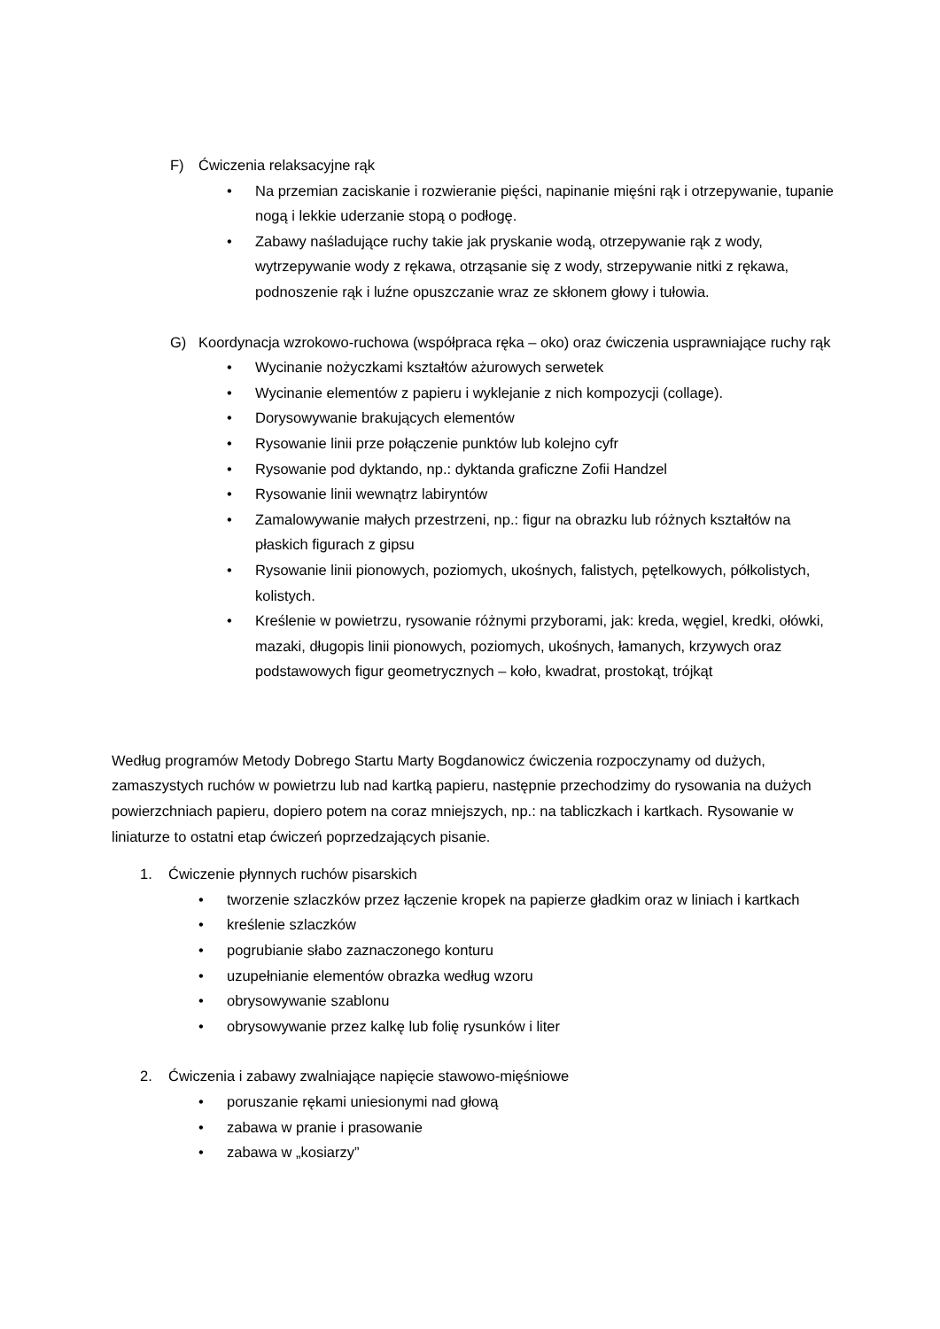F) Ćwiczenia relaksacyjne rąk
• Na przemian zaciskanie i rozwieranie pięści, napinanie mięśni rąk i otrzepywanie, tupanie nogą i lekkie uderzanie stopą o podłogę.
• Zabawy naśladujące ruchy takie jak pryskanie wodą, otrzepywanie rąk z wody, wytrzepywanie wody z rękawa, otrząsanie się z wody, strzepywanie nitki z rękawa, podnoszenie rąk i luźne opuszczanie wraz ze skłonem głowy i tułowia.
G) Koordynacja wzrokowo-ruchowa (współpraca ręka – oko) oraz ćwiczenia usprawniające ruchy rąk
• Wycinanie nożyczkami kształtów ażurowych serwetek
• Wycinanie elementów z papieru i wyklejanie z nich kompozycji (collage).
• Dorysowywanie brakujących elementów
• Rysowanie linii prze połączenie punktów lub kolejno cyfr
• Rysowanie pod dyktando, np.: dyktanda graficzne Zofii Handzel
• Rysowanie linii wewnątrz labiryntów
• Zamalowywanie małych przestrzeni, np.: figur na obrazku lub różnych kształtów na płaskich figurach z gipsu
• Rysowanie linii pionowych, poziomych, ukośnych, falistych, pętelkowych, półkolistych, kolistych.
• Kreślenie w powietrzu, rysowanie różnymi przyborami, jak: kreda, węgiel, kredki, ołówki, mazaki, długopis linii pionowych, poziomych, ukośnych, łamanych, krzywych oraz podstawowych figur geometrycznych – koło, kwadrat, prostokąt, trójkąt
Według programów Metody Dobrego Startu Marty Bogdanowicz ćwiczenia rozpoczynamy od dużych, zamaszystych ruchów w powietrzu lub nad kartką papieru, następnie przechodzimy do rysowania na dużych powierzchniach papieru, dopiero potem na coraz mniejszych, np.: na tabliczkach i kartkach. Rysowanie w liniaturze to ostatni etap ćwiczeń poprzedzających pisanie.
1. Ćwiczenie płynnych ruchów pisarskich
• tworzenie szlaczków przez łączenie kropek na papierze gładkim oraz w liniach i kartkach
• kreślenie szlaczków
• pogrubianie słabo zaznaczonego konturu
• uzupełnianie elementów obrazka według wzoru
• obrysowywanie szablonu
• obrysowywanie przez kalkę lub folię rysunków i liter
2. Ćwiczenia i zabawy zwalniające napięcie stawowo-mięśniowe
• poruszanie rękami uniesionymi nad głową
• zabawa w pranie i prasowanie
• zabawa w „kosiarzy”